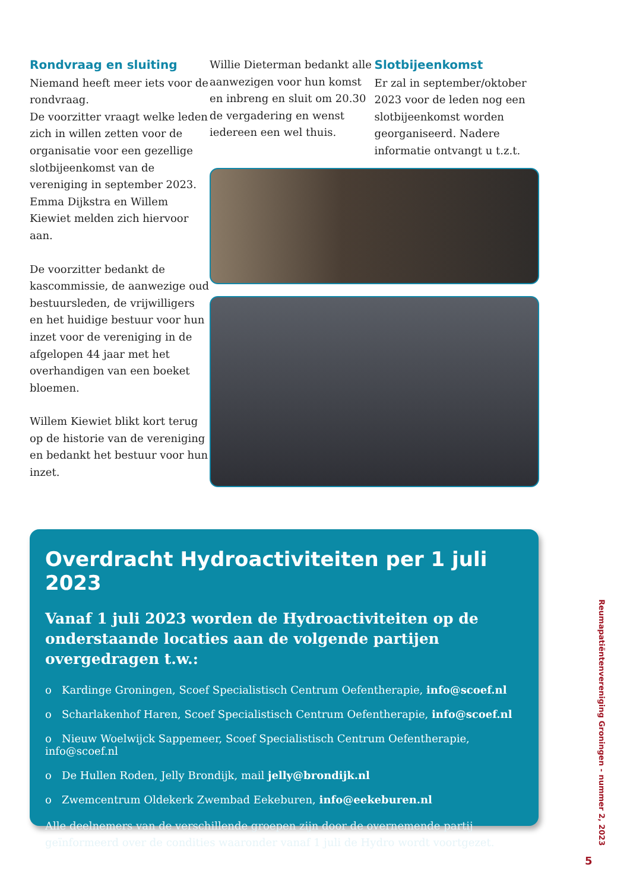Rondvraag en sluiting
Niemand heeft meer iets voor de rondvraag.
De voorzitter vraagt welke leden zich in willen zetten voor de organisatie voor een gezellige slotbijeenkomst van de vereniging in september 2023. Emma Dijkstra en Willem Kiewiet melden zich hiervoor aan.
De voorzitter bedankt de kascommissie, de aanwezige oud bestuursleden, de vrijwilligers en het huidige bestuur voor hun inzet voor de vereniging in de afgelopen 44 jaar met het overhandigen van een boeket bloemen.
Willem Kiewiet blikt kort terug op de historie van de vereniging en bedankt het bestuur voor hun inzet.
Willie Dieterman bedankt alle aanwezigen voor hun komst en inbreng en sluit om 20.30 de vergadering en wenst iedereen een wel thuis.
Slotbijeenkomst
Er zal in september/oktober 2023 voor de leden nog een slotbijeenkomst worden georganiseerd. Nadere informatie ontvangt u t.z.t.
Overdracht Hydroactiviteiten per 1 juli 2023
Vanaf 1 juli 2023 worden de Hydroactiviteiten op de onderstaande locaties aan de volgende partijen overgedragen t.w.:
o Kardinge Groningen, Scoef Specialistisch Centrum Oefentherapie, info@scoef.nl
o Scharlakenhof Haren, Scoef Specialistisch Centrum Oefentherapie, info@scoef.nl
o Nieuw Woelwijck Sappemeer, Scoef Specialistisch Centrum Oefentherapie, info@scoef.nl
o De Hullen Roden, Jelly Brondijk, mail jelly@brondijk.nl
o Zwemcentrum Oldekerk Zwembad Eekeburen, info@eekeburen.nl
Alle deelnemers van de verschillende groepen zijn door de overnemende partij geïnformeerd over de condities waaronder vanaf 1 juli de Hydro wordt voortgezet.
Reumapatiëntenvereniging Groningen - nummer 2, 2023
5